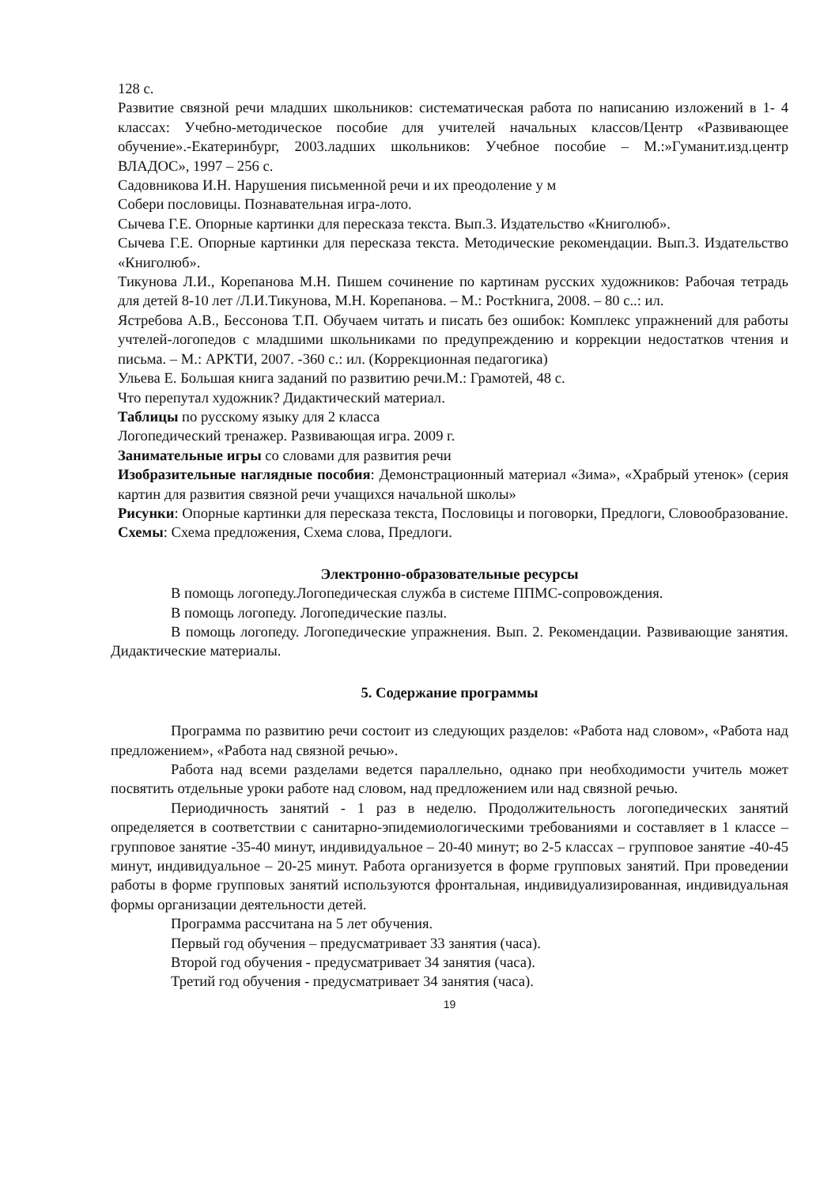128 с.
Развитие связной речи младших школьников: систематическая работа по написанию изложений в 1- 4 классах: Учебно-методическое пособие для учителей начальных классов/Центр «Развивающее обучение».-Екатеринбург, 2003.ладших школьников: Учебное пособие – М.:»Гуманит.изд.центр ВЛАДОС», 1997 – 256 с.
Садовникова И.Н. Нарушения письменной речи и их преодоление у м
Собери пословицы. Познавательная игра-лото.
Сычева Г.Е. Опорные картинки для пересказа текста. Вып.3. Издательство «Книголюб».
Сычева Г.Е. Опорные картинки для пересказа текста. Методические рекомендации. Вып.3. Издательство «Книголюб».
Тикунова Л.И., Корепанова М.Н. Пишем сочинение по картинам русских художников: Рабочая тетрадь для детей 8-10 лет /Л.И.Тикунова, М.Н. Корепанова. – М.: Ростkнига, 2008. – 80 с..: ил.
Ястребова А.В., Бессонова Т.П. Обучаем читать и писать без ошибок: Комплекс упражнений для работы учтелей-логопедов с младшими школьниками по предупреждению и коррекции недостатков чтения и письма. – М.: АРКТИ, 2007. -360 с.: ил. (Коррекционная педагогика)
Ульева Е. Большая книга заданий по развитию речи.М.: Грамотей, 48 с.
Что перепутал художник? Дидактический материал.
Таблицы по русскому языку для 2 класса
Логопедический тренажер. Развивающая игра. 2009 г.
Занимательные игры со словами для развития речи
Изобразительные наглядные пособия: Демонстрационный материал «Зима», «Храбрый утенок» (серия картин для развития связной речи учащихся начальной школы»
Рисунки: Опорные картинки для пересказа текста, Пословицы и поговорки, Предлоги, Словообразование.
Схемы: Схема предложения, Схема слова, Предлоги.
Электронно-образовательные ресурсы
В помощь логопеду.Логопедическая служба в системе ППМС-сопровождения.
В помощь логопеду. Логопедические пазлы.
В помощь логопеду. Логопедические упражнения. Вып. 2. Рекомендации. Развивающие занятия. Дидактические материалы.
5. Содержание программы
Программа по развитию речи состоит из следующих разделов: «Работа над словом», «Работа над предложением», «Работа над связной речью».
Работа над всеми разделами ведется параллельно, однако при необходимости учитель может посвятить отдельные уроки работе над словом, над предложением или над связной речью.
Периодичность занятий - 1 раз в неделю. Продолжительность логопедических занятий определяется в соответствии с санитарно-эпидемиологическими требованиями и составляет в 1 классе – групповое занятие -35-40 минут, индивидуальное – 20-40 минут; во 2-5 классах – групповое занятие -40-45 минут, индивидуальное – 20-25 минут. Работа организуется в форме групповых занятий. При проведении работы в форме групповых занятий используются фронтальная, индивидуализированная, индивидуальная формы организации деятельности детей.
Программа рассчитана на 5 лет обучения.
Первый год обучения – предусматривает 33 занятия (часа).
Второй год обучения - предусматривает 34 занятия (часа).
Третий год обучения - предусматривает 34 занятия (часа).
19